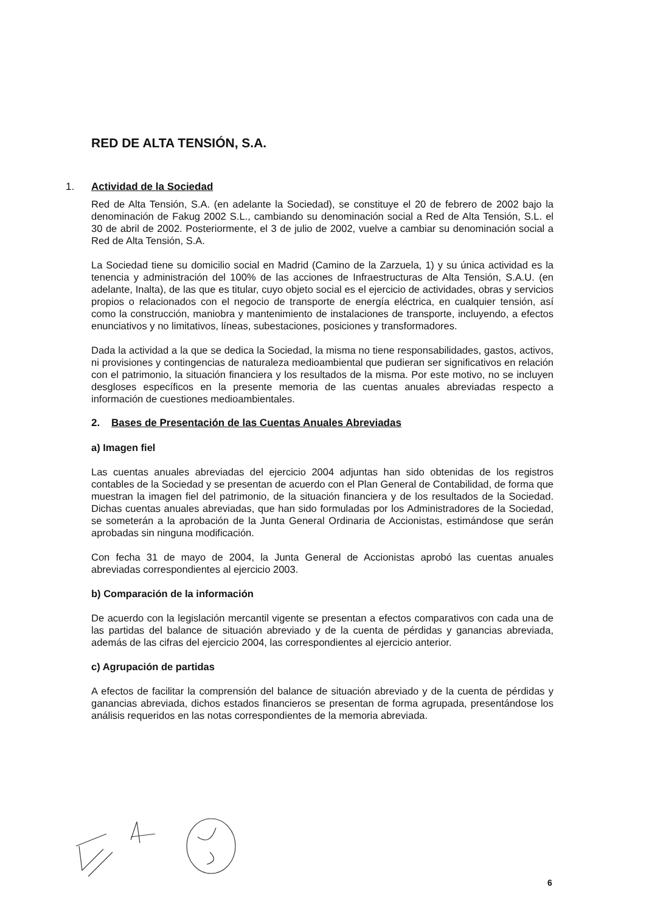RED DE ALTA TENSIÓN, S.A.
1. Actividad de la Sociedad
Red de Alta Tensión, S.A. (en adelante la Sociedad), se constituye el 20 de febrero de 2002 bajo la denominación de Fakug 2002 S.L., cambiando su denominación social a Red de Alta Tensión, S.L. el 30 de abril de 2002. Posteriormente, el 3 de julio de 2002, vuelve a cambiar su denominación social a Red de Alta Tensión, S.A.
La Sociedad tiene su domicilio social en Madrid (Camino de la Zarzuela, 1) y su única actividad es la tenencia y administración del 100% de las acciones de Infraestructuras de Alta Tensión, S.A.U. (en adelante, Inalta), de las que es titular, cuyo objeto social es el ejercicio de actividades, obras y servicios propios o relacionados con el negocio de transporte de energía eléctrica, en cualquier tensión, así como la construcción, maniobra y mantenimiento de instalaciones de transporte, incluyendo, a efectos enunciativos y no limitativos, líneas, subestaciones, posiciones y transformadores.
Dada la actividad a la que se dedica la Sociedad, la misma no tiene responsabilidades, gastos, activos, ni provisiones y contingencias de naturaleza medioambiental que pudieran ser significativos en relación con el patrimonio, la situación financiera y los resultados de la misma. Por este motivo, no se incluyen desgloses específicos en la presente memoria de las cuentas anuales abreviadas respecto a información de cuestiones medioambientales.
2. Bases de Presentación de las Cuentas Anuales Abreviadas
a) Imagen fiel
Las cuentas anuales abreviadas del ejercicio 2004 adjuntas han sido obtenidas de los registros contables de la Sociedad y se presentan de acuerdo con el Plan General de Contabilidad, de forma que muestran la imagen fiel del patrimonio, de la situación financiera y de los resultados de la Sociedad. Dichas cuentas anuales abreviadas, que han sido formuladas por los Administradores de la Sociedad, se someterán a la aprobación de la Junta General Ordinaria de Accionistas, estimándose que serán aprobadas sin ninguna modificación.
Con fecha 31 de mayo de 2004, la Junta General de Accionistas aprobó las cuentas anuales abreviadas correspondientes al ejercicio 2003.
b) Comparación de la información
De acuerdo con la legislación mercantil vigente se presentan a efectos comparativos con cada una de las partidas del balance de situación abreviado y de la cuenta de pérdidas y ganancias abreviada, además de las cifras del ejercicio 2004, las correspondientes al ejercicio anterior.
c) Agrupación de partidas
A efectos de facilitar la comprensión del balance de situación abreviado y de la cuenta de pérdidas y ganancias abreviada, dichos estados financieros se presentan de forma agrupada, presentándose los análisis requeridos en las notas correspondientes de la memoria abreviada.
6